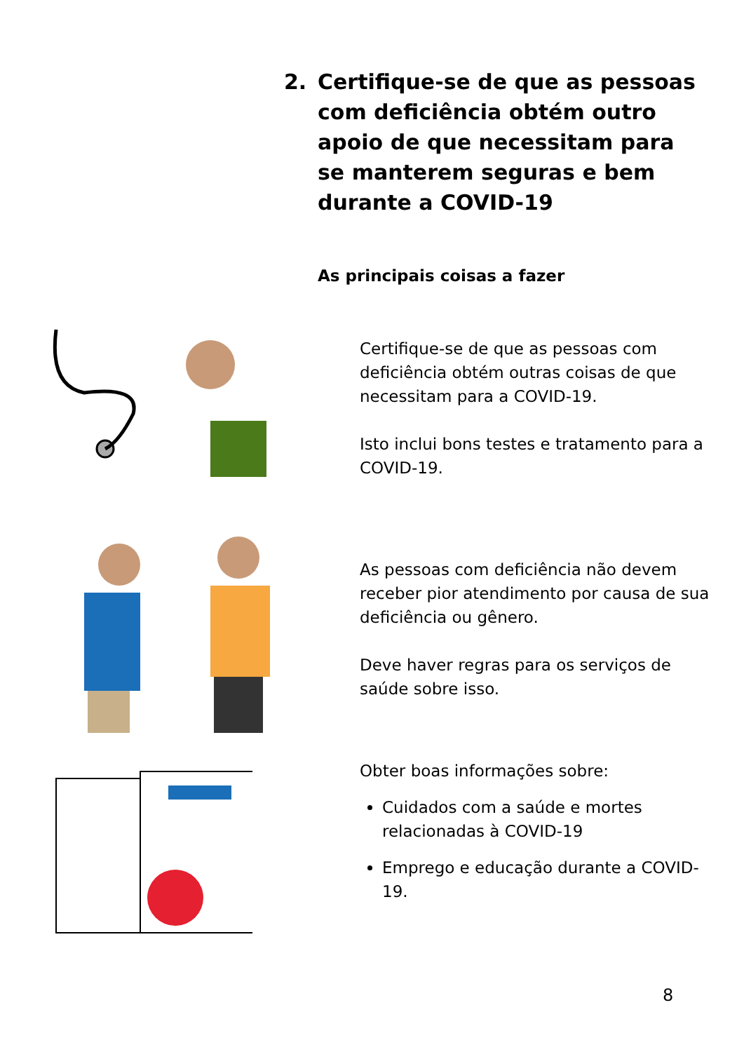2. Certifique-se de que as pessoas com deficiência obtém outro apoio de que necessitam para se manterem seguras e bem durante a COVID-19
As principais coisas a fazer
Certifique-se de que as pessoas com deficiência obtém outras coisas de que necessitam para a COVID-19.
Isto inclui bons testes e tratamento para a COVID-19.
As pessoas com deficiência não devem receber pior atendimento por causa de sua deficiência ou gênero.
Deve haver regras para os serviços de saúde sobre isso.
Obter boas informações sobre:
Cuidados com a saúde e mortes relacionadas à COVID-19
Emprego e educação durante a COVID-19.
8